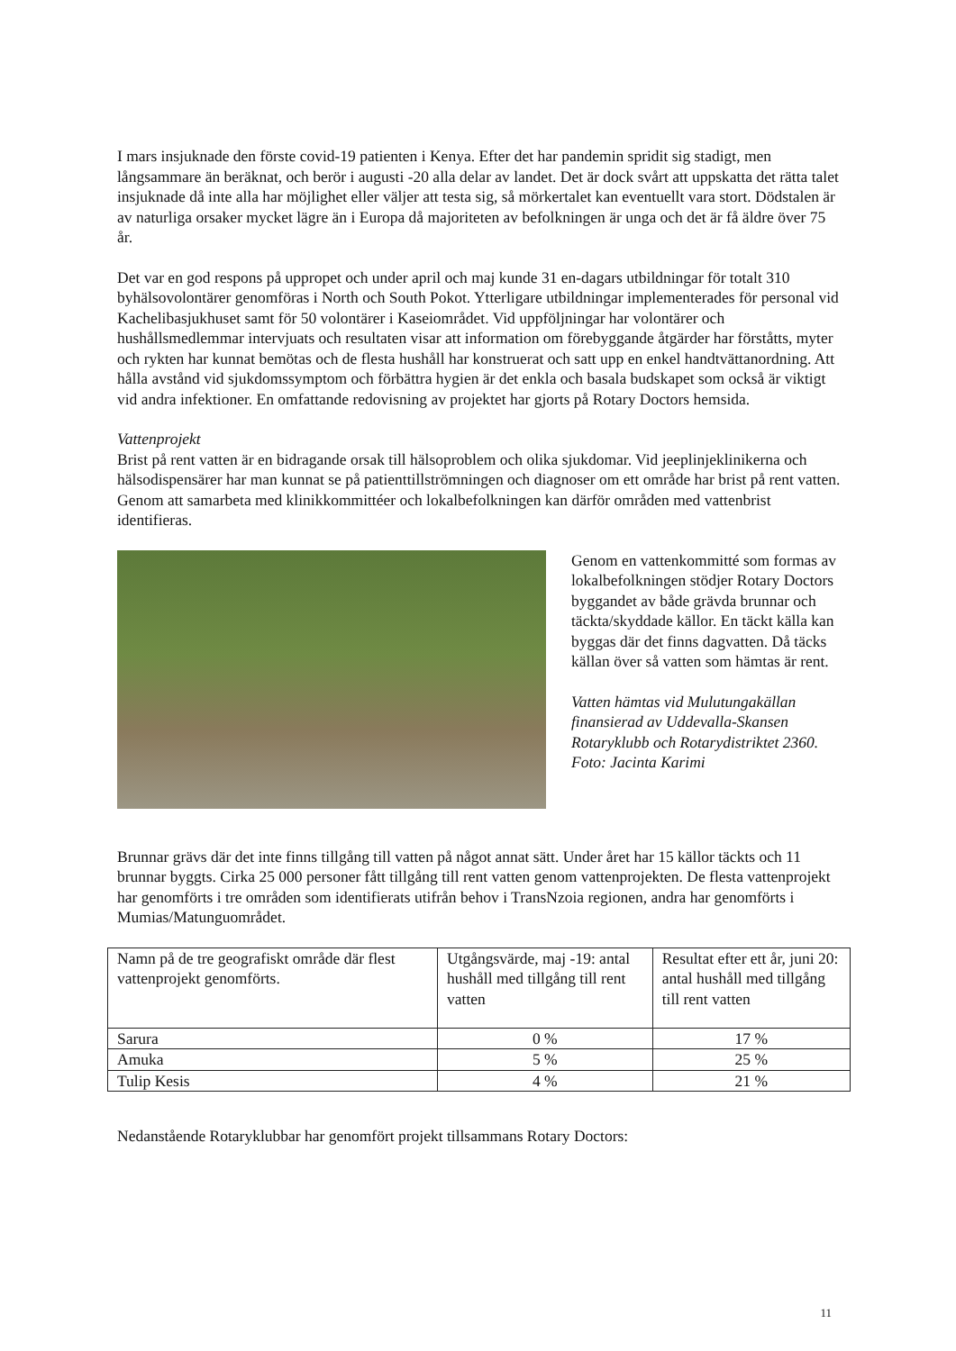I mars insjuknade den förste covid-19 patienten i Kenya. Efter det har pandemin spridit sig stadigt, men långsammare än beräknat, och berör i augusti -20 alla delar av landet. Det är dock svårt att uppskatta det rätta talet insjuknade då inte alla har möjlighet eller väljer att testa sig, så mörkertalet kan eventuellt vara stort. Dödstalen är av naturliga orsaker mycket lägre än i Europa då majoriteten av befolkningen är unga och det är få äldre över 75 år.
Det var en god respons på uppropet och under april och maj kunde 31 en-dagars utbildningar för totalt 310 byhälsovolontärer genomföras i North och South Pokot. Ytterligare utbildningar implementerades för personal vid Kachelibasjukhuset samt för 50 volontärer i Kaseiområdet. Vid uppföljningar har volontärer och hushållsmedlemmar intervjuats och resultaten visar att information om förebyggande åtgärder har förståtts, myter och rykten har kunnat bemötas och de flesta hushåll har konstruerat och satt upp en enkel handtvättanordning. Att hålla avstånd vid sjukdomssymptom och förbättra hygien är det enkla och basala budskapet som också är viktigt vid andra infektioner. En omfattande redovisning av projektet har gjorts på Rotary Doctors hemsida.
Vattenprojekt
Brist på rent vatten är en bidragande orsak till hälsoproblem och olika sjukdomar. Vid jeeplinjeklinikerna och hälsodispensärer har man kunnat se på patienttillströmningen och diagnoser om ett område har brist på rent vatten. Genom att samarbeta med klinikkommittéer och lokalbefolkningen kan därför områden med vattenbrist identifieras.
Genom en vattenkommitté som formas av lokalbefolkningen stödjer Rotary Doctors byggandet av både grävda brunnar och täckta/skyddade källor. En täckt källa kan byggas där det finns dagvatten. Då täcks källan över så vatten som hämtas är rent.
Vatten hämtas vid Mulutungakällan finansierad av Uddevalla-Skansen Rotaryklubb och Rotarydistriktet 2360. Foto: Jacinta Karimi
Brunnar grävs där det inte finns tillgång till vatten på något annat sätt. Under året har 15 källor täckts och 11 brunnar byggts. Cirka 25 000 personer fått tillgång till rent vatten genom vattenprojekten. De flesta vattenprojekt har genomförts i tre områden som identifierats utifrån behov i TransNzoia regionen, andra har genomförts i Mumias/Matunguområdet.
| Namn på de tre geografiskt område där flest vattenprojekt genomförts. | Utgångsvärde, maj -19: antal hushåll med tillgång till rent vatten | Resultat efter ett år, juni 20: antal hushåll med tillgång till rent vatten |
| --- | --- | --- |
| Sarura | 0 % | 17 % |
| Amuka | 5 % | 25 % |
| Tulip Kesis | 4 % | 21 % |
Nedanstående Rotaryklubbar har genomfört projekt tillsammans Rotary Doctors:
11